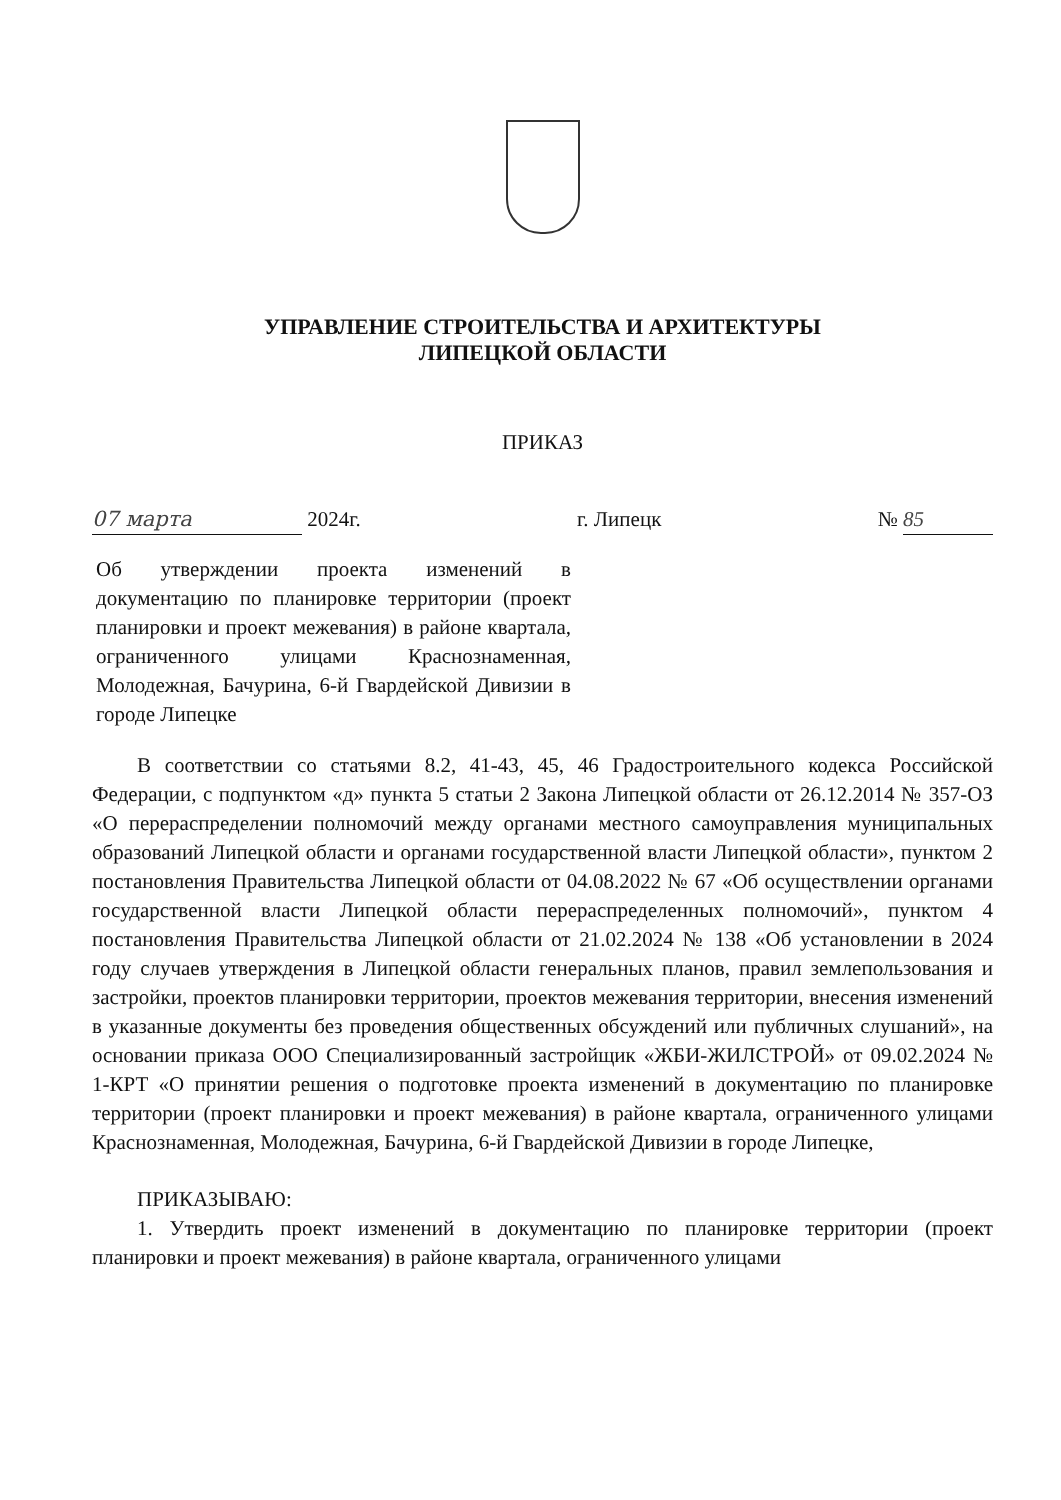УПРАВЛЕНИЕ СТРОИТЕЛЬСТВА И АРХИТЕКТУРЫ
ЛИПЕЦКОЙ ОБЛАСТИ
ПРИКАЗ
07 марта 2024г. г. Липецк № 85
Об утверждении проекта изменений в документацию по планировке территории (проект планировки и проект межевания) в районе квартала, ограниченного улицами Краснознаменная, Молодежная, Бачурина, 6-й Гвардейской Дивизии в городе Липецке
В соответствии со статьями 8.2, 41-43, 45, 46 Градостроительного кодекса Российской Федерации, с подпунктом «д» пункта 5 статьи 2 Закона Липецкой области от 26.12.2014 № 357-ОЗ «О перераспределении полномочий между органами местного самоуправления муниципальных образований Липецкой области и органами государственной власти Липецкой области», пунктом 2 постановления Правительства Липецкой области от 04.08.2022 № 67 «Об осуществлении органами государственной власти Липецкой области перераспределенных полномочий», пунктом 4 постановления Правительства Липецкой области от 21.02.2024 № 138 «Об установлении в 2024 году случаев утверждения в Липецкой области генеральных планов, правил землепользования и застройки, проектов планировки территории, проектов межевания территории, внесения изменений в указанные документы без проведения общественных обсуждений или публичных слушаний», на основании приказа ООО Специализированный застройщик «ЖБИ-ЖИЛСТРОЙ» от 09.02.2024 № 1-КРТ «О принятии решения о подготовке проекта изменений в документацию по планировке территории (проект планировки и проект межевания) в районе квартала, ограниченного улицами Краснознаменная, Молодежная, Бачурина, 6-й Гвардейской Дивизии в городе Липецке,
ПРИКАЗЫВАЮ:
1. Утвердить проект изменений в документацию по планировке территории (проект планировки и проект межевания) в районе квартала, ограниченного улицами